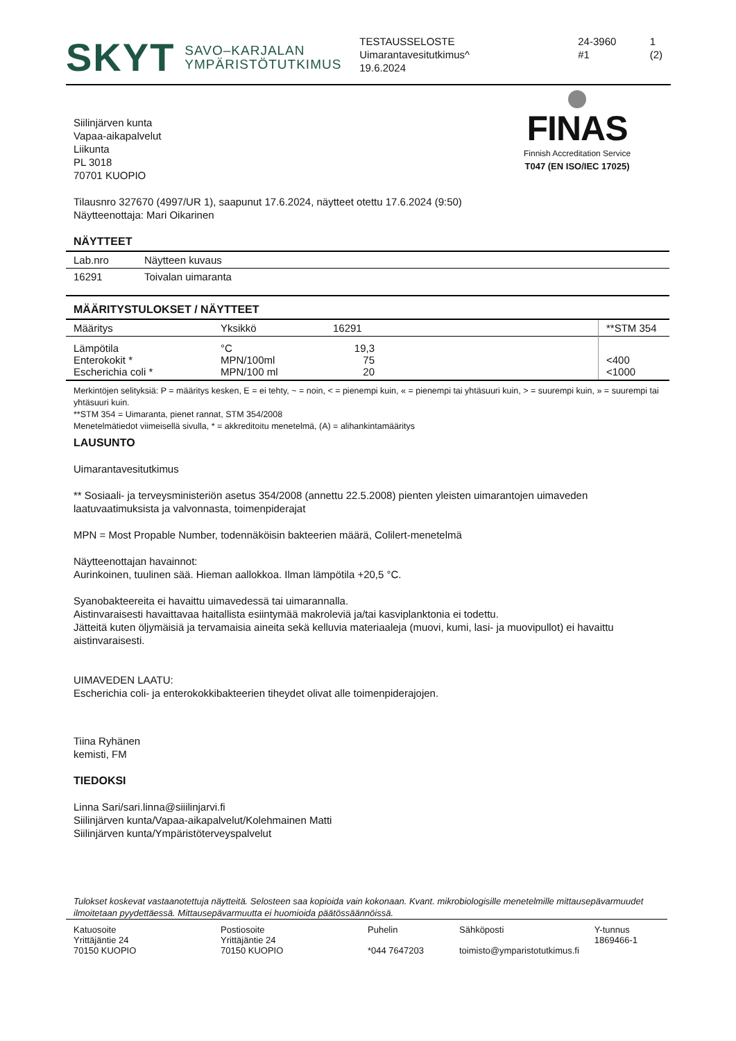SKYT SAVO–KARJALAN
YMPÄRISTÖTUTKIMUS
TESTAUSSELOSTE
Uimarantavesitutkimus^
19.6.2024
24-3960
#1
1 (2)
FINAS
Finnish Accreditation Service
T047 (EN ISO/IEC 17025)
Siilinjärven kunta
Vapaa-aikapalvelut
Liikunta
PL 3018
70701 KUOPIO
Tilausnro 327670 (4997/UR 1), saapunut 17.6.2024, näytteet otettu 17.6.2024 (9:50)
Näytteenottaja: Mari Oikarinen
NÄYTTEET
| Lab.nro | Näytteen kuvaus |
| --- | --- |
| 16291 | Toivalan uimaranta |
MÄÄRITYSTULOKSET / NÄYTTEET
| Määritys | Yksikkö | 16291 | | **STM 354 |
| --- | --- | --- | --- | --- |
| Lämpötila Enterokokit * Escherichia coli * | °C MPN/100ml MPN/100 ml | 19,3 75 20 | | <400 <1000 |
Merkintöjen selityksiä: P = määritys kesken, E = ei tehty, ~ = noin, < = pienempi kuin, « = pienempi tai yhtäsuuri kuin, > = suurempi kuin, » = suurempi tai yhtäsuuri kuin.
**STM 354 = Uimaranta, pienet rannat, STM 354/2008
Menetelmätiedot viimeisellä sivulla, * = akkreditoitu menetelmä, (A) = alihankintamääritys
LAUSUNTO
Uimarantavesitutkimus
** Sosiaali- ja terveysministeriön asetus 354/2008 (annettu 22.5.2008) pienten yleisten uimarantojen uimaveden laatuvaatimuksista ja valvonnasta, toimenpiderajat
MPN = Most Propable Number, todennäköisin bakteerien määrä, Colilert-menetelmä
Näytteenottajan havainnot:
Aurinkoinen, tuulinen sää. Hieman aallokkoa. Ilman lämpötila +20,5 °C.
Syanobakteereita ei havaittu uimavedessä tai uimarannalla.
Aistinvaraisesti havaittavaa haitallista esiintymää makroleviä ja/tai kasviplanktonia ei todettu.
Jätteitä kuten öljymäisiä ja tervamaisia aineita sekä kelluvia materiaaleja (muovi, kumi, lasi- ja muovipullot) ei havaittu aistinvaraisesti.
UIMAVEDEN LAATU:
Escherichia coli- ja enterokokkibakteerien tiheydet olivat alle toimenpiderajojen.
Tiina Ryhänen
kemisti, FM
TIEDOKSI
Linna Sari/sari.linna@siiilinjarvi.fi
Siilinjärven kunta/Vapaa-aikapalvelut/Kolehmainen Matti
Siilinjärven kunta/Ympäristöterveyspalvelut
Tulokset koskevat vastaanotettuja näytteitä. Selosteen saa kopioida vain kokonaan. Kvant. mikrobiologisille menetelmille mittausepävarmuudet ilmoitetaan pyydettäessä. Mittausepävarmuutta ei huomioida päätössäännöissä.
| Katuosoite Yrittäjäntie 24 70150 KUOPIO | Postiosoite Yrittäjäntie 24 70150 KUOPIO | Puhelin *044 7647203 | Sähköposti toimisto@ymparistotutkimus.fi | Y-tunnus 1869466-1 |